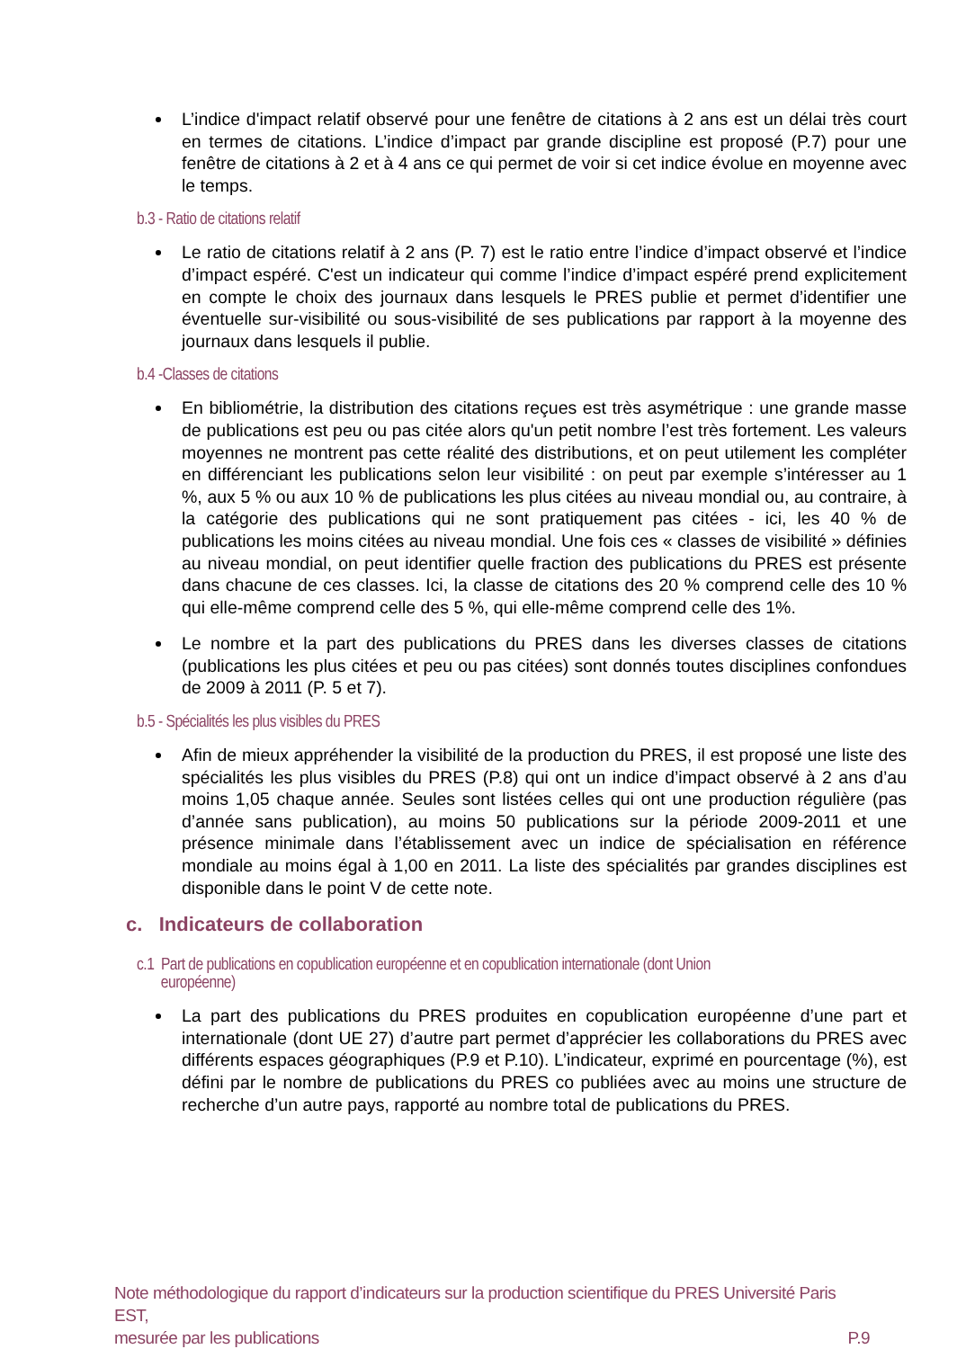L’indice d'impact relatif observé pour une fenêtre de citations à 2 ans est un délai très court en termes de citations. L’indice d’impact par grande discipline est proposé (P.7) pour une fenêtre de citations à 2 et à 4 ans ce qui permet de voir si cet indice évolue en moyenne avec le temps.
b.3 - Ratio de citations relatif
Le ratio de citations relatif à 2 ans (P. 7) est le ratio entre l’indice d’impact observé et l’indice d’impact espéré. C'est un indicateur qui comme l’indice d’impact espéré prend explicitement en compte le choix des journaux dans lesquels le PRES publie et permet d’identifier une éventuelle sur-visibilité ou sous-visibilité de ses publications par rapport à la moyenne des journaux dans lesquels il publie.
b.4 -Classes de citations
En bibliométrie, la distribution des citations reçues est très asymétrique : une grande masse de publications est peu ou pas citée alors qu'un petit nombre l’est très fortement. Les valeurs moyennes ne montrent pas cette réalité des distributions, et on peut utilement les compléter en différenciant les publications selon leur visibilité : on peut par exemple s’intéresser au 1 %, aux 5 % ou aux 10 % de publications les plus citées au niveau mondial ou, au contraire, à la catégorie des publications qui ne sont pratiquement pas citées - ici, les 40 % de publications les moins citées au niveau mondial. Une fois ces « classes de visibilité » définies au niveau mondial, on peut identifier quelle fraction des publications du PRES est présente dans chacune de ces classes. Ici, la classe de citations des 20 % comprend celle des 10 % qui elle-même comprend celle des 5 %, qui elle-même comprend celle des 1%.
Le nombre et la part des publications du PRES dans les diverses classes de citations (publications les plus citées et peu ou pas citées) sont donnés toutes disciplines confondues de 2009 à 2011 (P. 5 et 7).
b.5 - Spécialités les plus visibles du PRES
Afin de mieux appréhender la visibilité de la production du PRES, il est proposé une liste des spécialités les plus visibles du PRES (P.8) qui ont un indice d’impact observé à 2 ans d’au moins 1,05 chaque année. Seules sont listées celles qui ont une production régulière (pas d’année sans publication), au moins 50 publications sur la période 2009-2011 et une présence minimale dans l’établissement avec un indice de spécialisation en référence mondiale au moins égal à 1,00 en 2011. La liste des spécialités par grandes disciplines est disponible dans le point V de cette note.
c. Indicateurs de collaboration
c.1 Part de publications en copublication européenne et en copublication internationale (dont Union
européenne)
La part des publications du PRES produites en copublication européenne d’une part et internationale (dont UE 27) d’autre part permet d’apprécier les collaborations du PRES avec différents espaces géographiques (P.9 et P.10). L’indicateur, exprimé en pourcentage (%), est défini par le nombre de publications du PRES co publiées avec au moins une structure de recherche d’un autre pays, rapporté au nombre total de publications du PRES.
Note méthodologique du rapport d’indicateurs sur la production scientifique du PRES Université Paris EST,
mesurée par les publications P.9